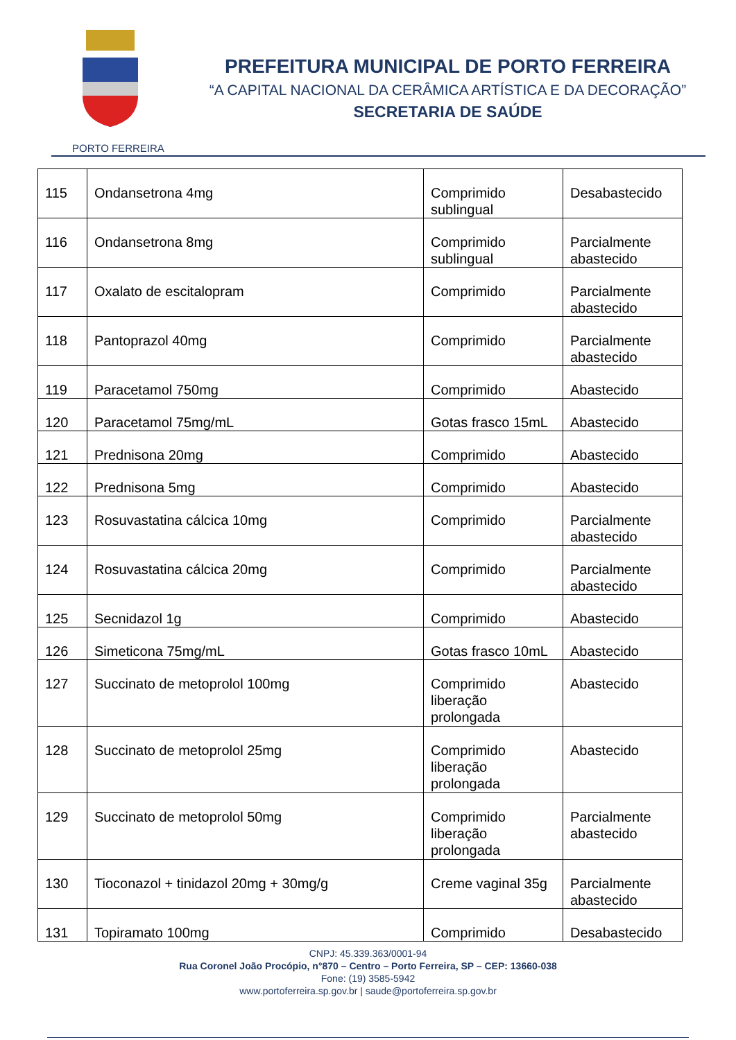PORTO FERREIRA
PREFEITURA MUNICIPAL DE PORTO FERREIRA
“A CAPITAL NACIONAL DA CERÂMICA ARTÍSTICA E DA DECORAÇÃO”
SECRETARIA DE SAÚDE
| 115 | Ondansetrona 4mg | Comprimido sublingual | Desabastecido |
| 116 | Ondansetrona 8mg | Comprimido sublingual | Parcialmente abastecido |
| 117 | Oxalato de escitalopram | Comprimido | Parcialmente abastecido |
| 118 | Pantoprazol 40mg | Comprimido | Parcialmente abastecido |
| 119 | Paracetamol 750mg | Comprimido | Abastecido |
| 120 | Paracetamol 75mg/mL | Gotas frasco 15mL | Abastecido |
| 121 | Prednisona 20mg | Comprimido | Abastecido |
| 122 | Prednisona 5mg | Comprimido | Abastecido |
| 123 | Rosuvastatina cálcica 10mg | Comprimido | Parcialmente abastecido |
| 124 | Rosuvastatina cálcica 20mg | Comprimido | Parcialmente abastecido |
| 125 | Secnidazol 1g | Comprimido | Abastecido |
| 126 | Simeticona 75mg/mL | Gotas frasco 10mL | Abastecido |
| 127 | Succinato de metoprolol 100mg | Comprimido liberação prolongada | Abastecido |
| 128 | Succinato de metoprolol 25mg | Comprimido liberação prolongada | Abastecido |
| 129 | Succinato de metoprolol 50mg | Comprimido liberação prolongada | Parcialmente abastecido |
| 130 | Tioconazol + tinidazol 20mg + 30mg/g | Creme vaginal 35g | Parcialmente abastecido |
| 131 | Topiramato 100mg | Comprimido | Desabastecido |
CNPJ: 45.339.363/0001-94
Rua Coronel João Procópio, n°870 – Centro – Porto Ferreira, SP – CEP: 13660-038
Fone: (19) 3585-5942
www.portoferreira.sp.gov.br | saude@portoferreira.sp.gov.br